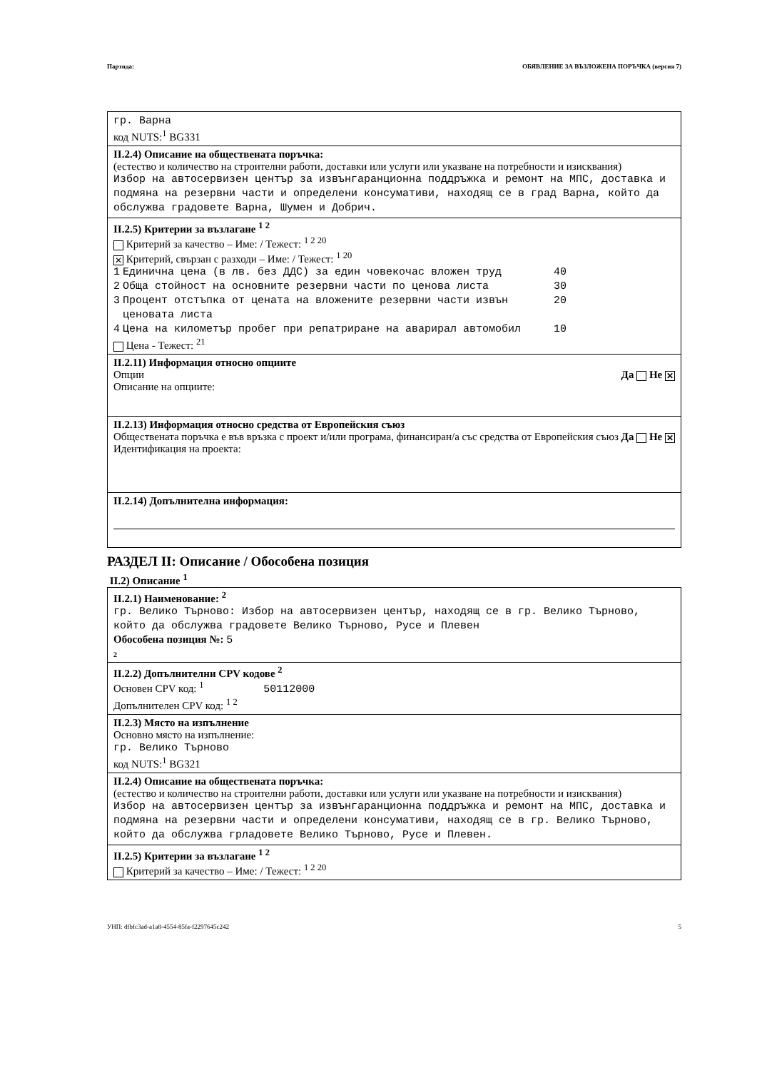Партида: ОБЯВЛЕНИЕ ЗА ВЪЗЛОЖЕНА ПОРЪЧКА (версия 7)
гр. Варна
код NUTS:<sup>1</sup> BG331
II.2.4) Описание на обществената поръчка:
(естество и количество на строителни работи, доставки или услуги или указване на потребности и изисквания)
Избор на автосервизен център за извънгаранционна поддръжка и ремонт на МПС, доставка и подмяна на резервни части и определени консумативи, находящ се в град Варна, който да обслужва градовете Варна, Шумен и Добрич.
II.2.5) Критерии за възлагане <sup>1 2</sup>
Критерий за качество – Име: / Тежест: <sup>1 2 20</sup>
✕ Критерий, свързан с разходи – Име: / Тежест: <sup>1 20</sup>
| 1 | Единична цена (в лв. без ДДС) за един човекочас вложен труд | 40 |
| 2 | Обща стойност на основните резервни части по ценова листа | 30 |
| 3 | Процент отстъпка от цената на вложените резервни части извън ценовата листа | 20 |
| 4 | Цена на километър пробег при репатриране на аварирал автомобил | 10 |
Цена - Тежест: <sup>21</sup>
II.2.11) Информация относно опциите
Опции Да Не ✕
Описание на опциите:
II.2.13) Информация относно средства от Европейския съюз
Обществената поръчка е във връзка с проект и/или програма, финансиран/а със средства от Европейския съюз Да Не ✕
Идентификация на проекта:
II.2.14) Допълнителна информация:
РАЗДЕЛ II: Описание / Обособена позиция
II.2) Описание <sup>1</sup>
II.2.1) Наименование: <sup>2</sup>
гр. Велико Търново: Избор на автосервизен център, находящ се в гр. Велико Търново, който да обслужва градовете Велико Търново, Русе и Плевен
Обособена позиция №: 5
2
II.2.2) Допълнителни CPV кодове <sup>2</sup>
Основен CPV код: <sup>1</sup> 50112000
Допълнителен CPV код: <sup>1 2</sup>
II.2.3) Място на изпълнение
Основно място на изпълнение:
гр. Велико Търново
код NUTS:<sup>1</sup> BG321
II.2.4) Описание на обществената поръчка:
(естество и количество на строителни работи, доставки или услуги или указване на потребности и изисквания)
Избор на автосервизен център за извънгаранционна поддръжка и ремонт на МПС, доставка и подмяна на резервни части и определени консумативи, находящ се в гр. Велико Търново, който да обслужва грладовете Велико Търново, Русе и Плевен.
II.2.5) Критерии за възлагане <sup>1 2</sup>
Критерий за качество – Име: / Тежест: <sup>1 2 20</sup>
УНП: dfbfc3ad-a1a8-4554-85fa-f2297645c242 5